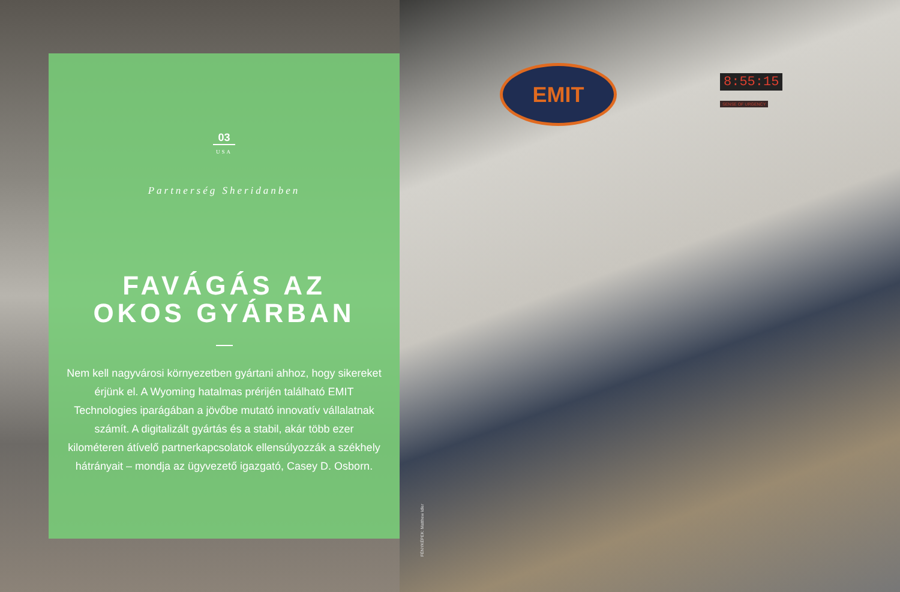EMIT 8:55:15
SENSE OF URGENCY
03
USA
Partnerség Sheridanben
FAVÁGÁS AZ
OKOS GYÁRBAN
Nem kell nagyvárosi környezetben gyártani ahhoz, hogy sikereket érjünk el. A Wyoming hatalmas prérijén található EMIT Technologies iparágában a jövőbe mutató innovatív vállalatnak számít. A digitalizált gyártás és a stabil, akár több ezer kilométeren átívelő partnerkapcsolatok ellensúlyozzák a székhely hátrányait – mondja az ügyvezető igazgató, Casey D. Osborn.
FÉNYKÉPEK: Matthew Idler